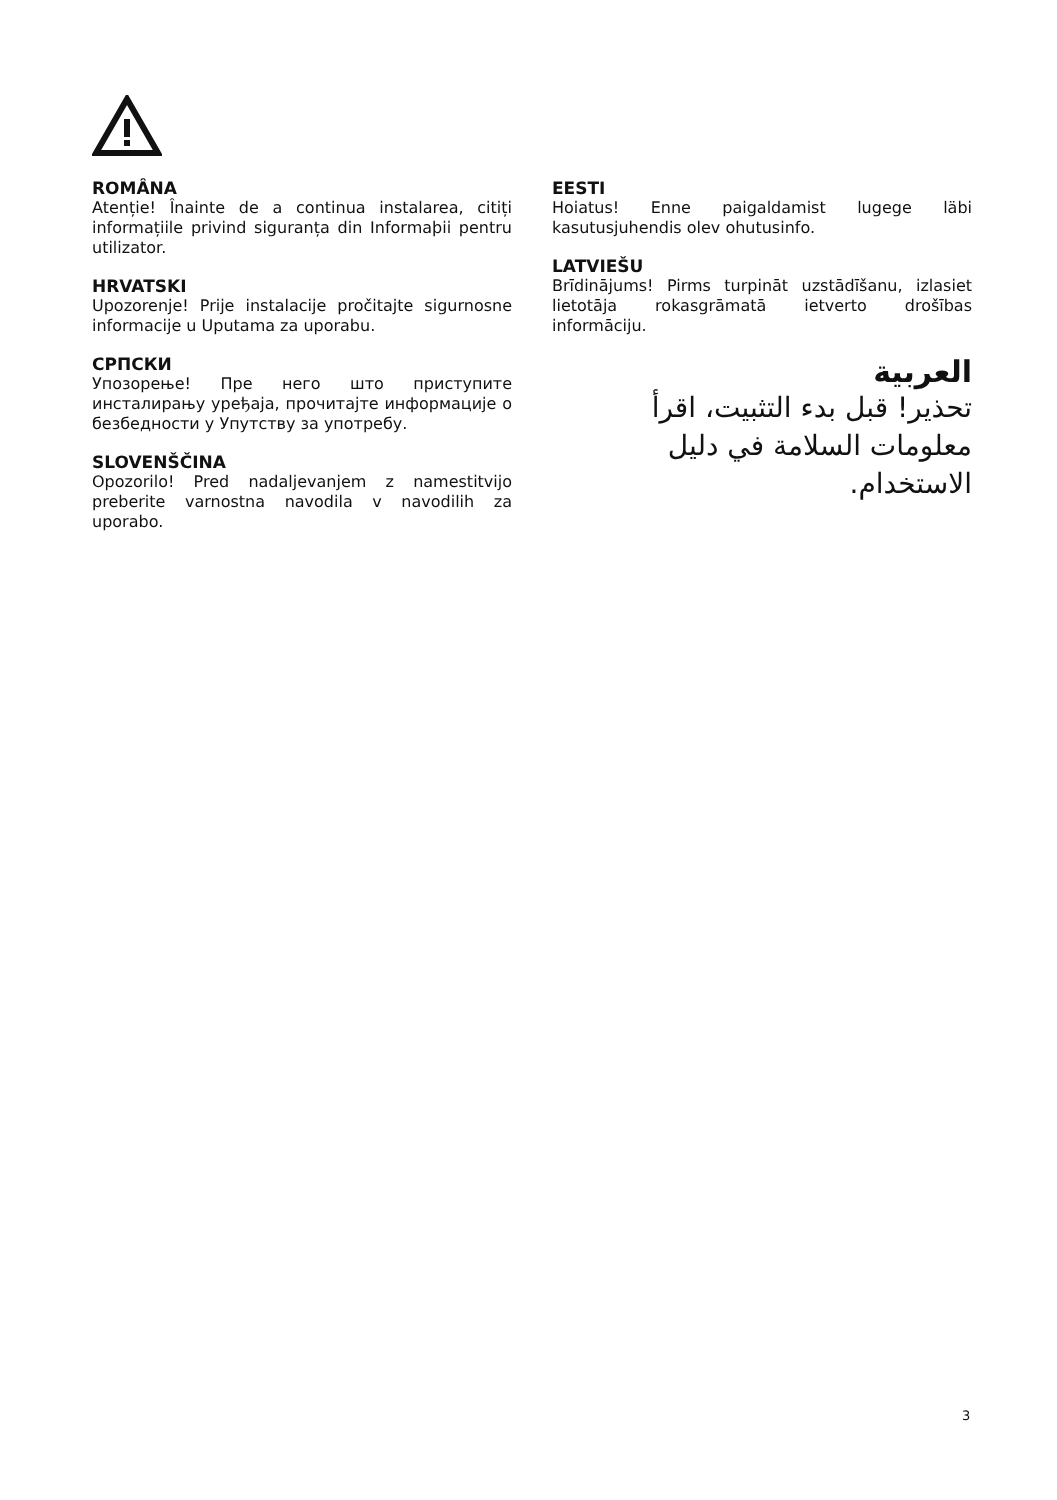ROMÂNA
Atenție! Înainte de a continua instalarea, citiți informațiile privind siguranța din Informaþii pentru utilizator.
HRVATSKI
Upozorenje! Prije instalacije pročitajte sigurnosne informacije u Uputama za uporabu.
СРПСКИ
Упозорење! Пре него што приступите инсталирању уређаја, прочитајте информације о безбедности у Упутству за употребу.
SLOVENŠČINA
Opozorilo! Pred nadaljevanjem z namestitvijo preberite varnostna navodila v navodilih za uporabo.
EESTI
Hoiatus! Enne paigaldamist lugege läbi kasutusjuhendis olev ohutusinfo.
LATVIEŠU
Brīdinājums! Pirms turpināt uzstādīšanu, izlasiet lietotāja rokasgrāmatā ietverto drošības informāciju.
العربية
تحذير! قبل بدء التثبيت، اقرأ معلومات السلامة في دليل الاستخدام.
3